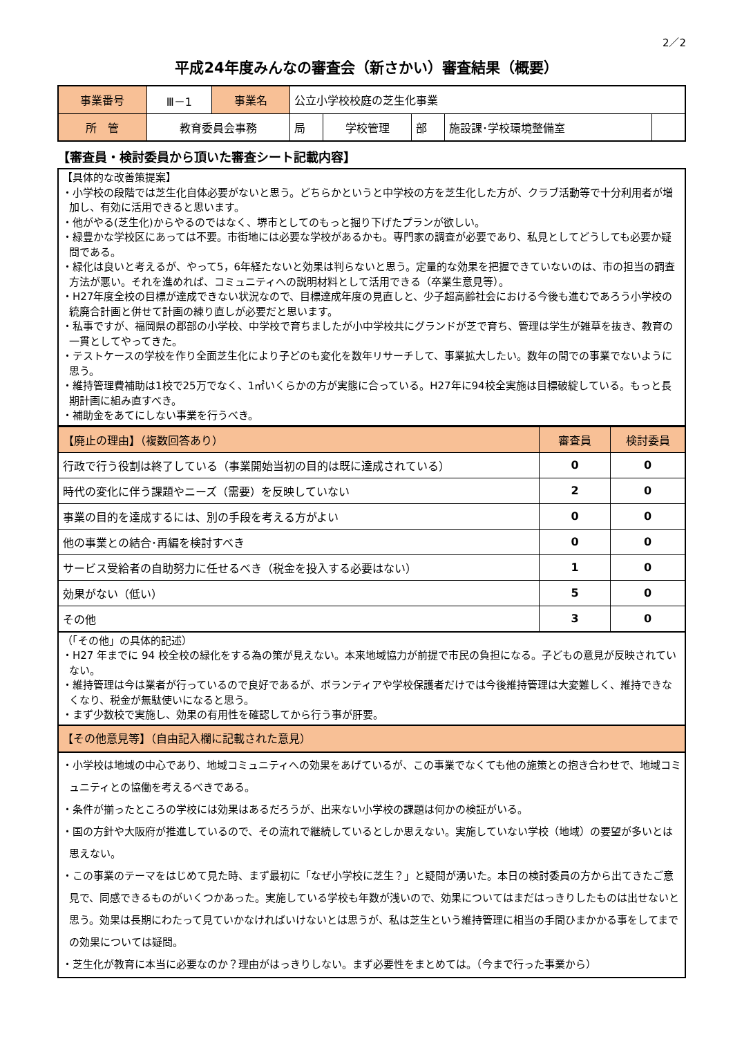2／2
平成24年度みんなの審査会（新さかい）審査結果（概要）
| 事業番号 | Ⅲ－1 | 事業名 | 公立小学校校庭の芝生化事業 | | | | |
| 所 管 | 教育委員会事務 | | 局 | 学校管理 | 部 | 施設課･学校環境整備室 | |
【審査員・検討委員から頂いた審査シート記載内容】
【具体的な改善策提案】
・小学校の段階では芝生化自体必要がないと思う。どちらかというと中学校の方を芝生化した方が、クラブ活動等で十分利用者が増加し、有効に活用できると思います。
・他がやる(芝生化)からやるのではなく、堺市としてのもっと掘り下げたプランが欲しい。
・緑豊かな学校区にあっては不要。市街地には必要な学校があるかも。専門家の調査が必要であり、私見としてどうしても必要か疑問である。
・緑化は良いと考えるが、やって5，6年経たないと効果は判らないと思う。定量的な効果を把握できていないのは、市の担当の調査方法が悪い。それを進めれば、コミュニティへの説明材料として活用できる（卒業生意見等）。
・H27年度全校の目標が達成できない状況なので、目標達成年度の見直しと、少子超高齢社会における今後も進むであろう小学校の統廃合計画と併せて計画の練り直しが必要だと思います。
・私事ですが、福岡県の郡部の小学校、中学校で育ちましたが小中学校共にグランドが芝で育ち、管理は学生が雑草を抜き、教育の一貫としてやってきた。
・テストケースの学校を作り全面芝生化により子どのも変化を数年リサーチして、事業拡大したい。数年の間での事業でないように思う。
・維持管理費補助は1校で25万でなく、1㎡いくらかの方が実態に合っている。H27年に94校全実施は目標破綻している。もっと長期計画に組み直すべき。
・補助金をあてにしない事業を行うべき。
| 【廃止の理由】（複数回答あり） | 審査員 | 検討委員 |
| 行政で行う役割は終了している（事業開始当初の目的は既に達成されている） | 0 | 0 |
| 時代の変化に伴う課題やニーズ（需要）を反映していない | 2 | 0 |
| 事業の目的を達成するには、別の手段を考える方がよい | 0 | 0 |
| 他の事業との結合･再編を検討すべき | 0 | 0 |
| サービス受給者の自助努力に任せるべき（税金を投入する必要はない） | 1 | 0 |
| 効果がない（低い） | 5 | 0 |
| その他 | 3 | 0 |
（「その他」の具体的記述）
・H27 年までに 94 校全校の緑化をする為の策が見えない。本来地域協力が前提で市民の負担になる。子どもの意見が反映されていない。
・維持管理は今は業者が行っているので良好であるが、ボランティアや学校保護者だけでは今後維持管理は大変難しく、維持できなくなり、税金が無駄使いになると思う。
・まず少数校で実施し、効果の有用性を確認してから行う事が肝要。
【その他意見等】（自由記入欄に記載された意見）
・小学校は地域の中心であり、地域コミュニティへの効果をあげているが、この事業でなくても他の施策との抱き合わせで、地域コミュニティとの協働を考えるべきである。
・条件が揃ったところの学校には効果はあるだろうが、出来ない小学校の課題は何かの検証がいる。
・国の方針や大阪府が推進しているので、その流れで継続しているとしか思えない。実施していない学校（地域）の要望が多いとは思えない。
・この事業のテーマをはじめて見た時、まず最初に「なぜ小学校に芝生？」と疑問が湧いた。本日の検討委員の方から出てきたご意見で、同感できるものがいくつかあった。実施している学校も年数が浅いので、効果についてはまだはっきりしたものは出せないと思う。効果は長期にわたって見ていかなければいけないとは思うが、私は芝生という維持管理に相当の手間ひまかかる事をしてまでの効果については疑問。
・芝生化が教育に本当に必要なのか？理由がはっきりしない。まず必要性をまとめては。（今まで行った事業から）